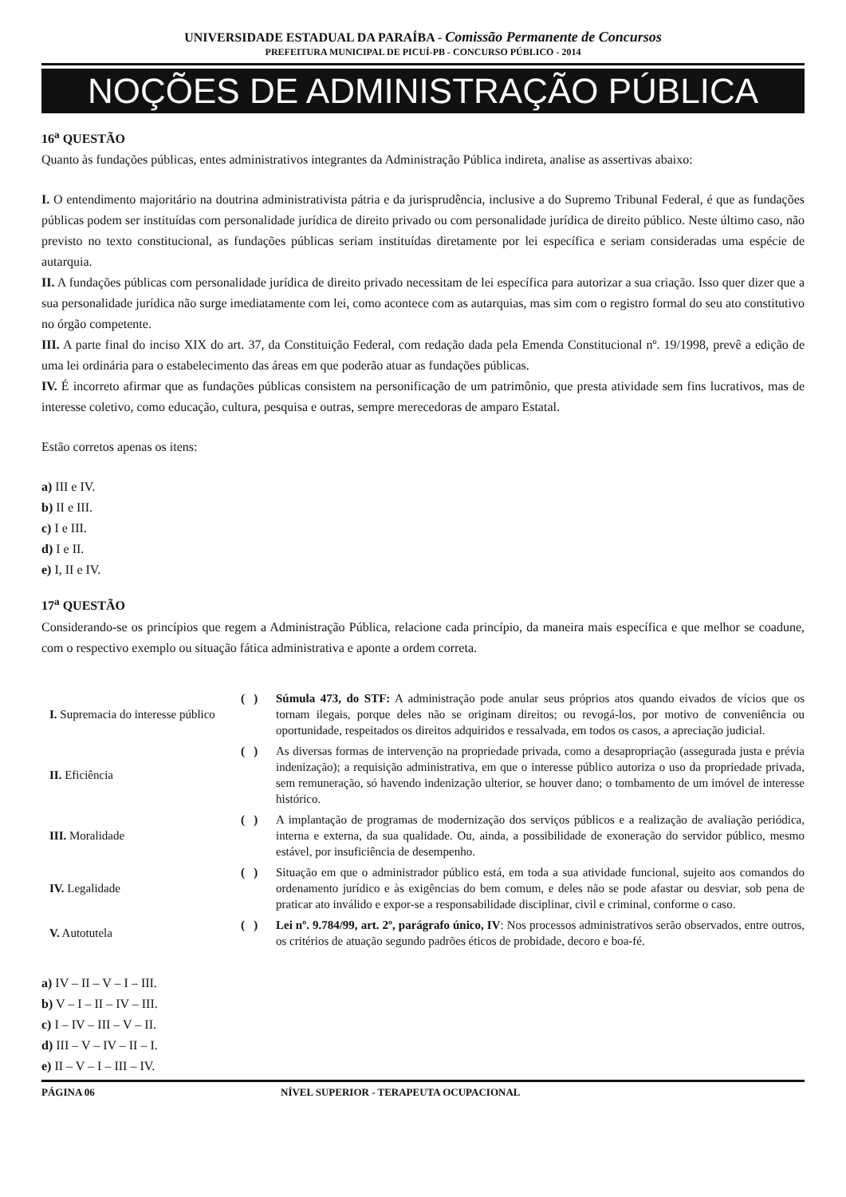UNIVERSIDADE ESTADUAL DA PARAÍBA - Comissão Permanente de Concursos
PREFEITURA MUNICIPAL DE PICUÍ-PB - CONCURSO PÚBLICO - 2014
NOÇÕES DE ADMINISTRAÇÃO PÚBLICA
16<sup>a</sup> QUESTÃO
Quanto às fundações públicas, entes administrativos integrantes da Administração Pública indireta, analise as assertivas abaixo:
I. O entendimento majoritário na doutrina administrativista pátria e da jurisprudência, inclusive a do Supremo Tribunal Federal, é que as fundações públicas podem ser instituídas com personalidade jurídica de direito privado ou com personalidade jurídica de direito público. Neste último caso, não previsto no texto constitucional, as fundações públicas seriam instituídas diretamente por lei específica e seriam consideradas uma espécie de autarquia.
II. A fundações públicas com personalidade jurídica de direito privado necessitam de lei específica para autorizar a sua criação. Isso quer dizer que a sua personalidade jurídica não surge imediatamente com lei, como acontece com as autarquias, mas sim com o registro formal do seu ato constitutivo no órgão competente.
III. A parte final do inciso XIX do art. 37, da Constituição Federal, com redação dada pela Emenda Constitucional nº. 19/1998, prevê a edição de uma lei ordinária para o estabelecimento das áreas em que poderão atuar as fundações públicas.
IV. É incorreto afirmar que as fundações públicas consistem na personificação de um patrimônio, que presta atividade sem fins lucrativos, mas de interesse coletivo, como educação, cultura, pesquisa e outras, sempre merecedoras de amparo Estatal.
Estão corretos apenas os itens:
a) III e IV.
b) II e III.
c) I e III.
d) I e II.
e) I, II e IV.
17<sup>a</sup> QUESTÃO
Considerando-se os princípios que regem a Administração Pública, relacione cada princípio, da maneira mais específica e que melhor se coadune, com o respectivo exemplo ou situação fática administrativa e aponte a ordem correta.
| I. Supremacia do interesse público | ( ) | Súmula 473, do STF: A administração pode anular seus próprios atos quando eivados de vícios que os tornam ilegais, porque deles não se originam direitos; ou revogá-los, por motivo de conveniência ou oportunidade, respeitados os direitos adquiridos e ressalvada, em todos os casos, a apreciação judicial. |
| II. Eficiência | ( ) | As diversas formas de intervenção na propriedade privada, como a desapropriação (assegurada justa e prévia indenização); a requisição administrativa, em que o interesse público autoriza o uso da propriedade privada, sem remuneração, só havendo indenização ulterior, se houver dano; o tombamento de um imóvel de interesse histórico. |
| III. Moralidade | ( ) | A implantação de programas de modernização dos serviços públicos e a realização de avaliação periódica, interna e externa, da sua qualidade. Ou, ainda, a possibilidade de exoneração do servidor público, mesmo estável, por insuficiência de desempenho. |
| IV. Legalidade | ( ) | Situação em que o administrador público está, em toda a sua atividade funcional, sujeito aos comandos do ordenamento jurídico e às exigências do bem comum, e deles não se pode afastar ou desviar, sob pena de praticar ato inválido e expor-se a responsabilidade disciplinar, civil e criminal, conforme o caso. |
| V. Autotutela | ( ) | Lei nº. 9.784/99, art. 2º, parágrafo único, IV : Nos processos administrativos serão observados, entre outros, os critérios de atuação segundo padrões éticos de probidade, decoro e boa-fé. |
a) IV – II – V – I – III.
b) V – I – II – IV – III.
c) I – IV – III – V – II.
d) III – V – IV – II – I.
e) II – V – I – III – IV.
PÁGINA 06 NÍVEL SUPERIOR - TERAPEUTA OCUPACIONAL